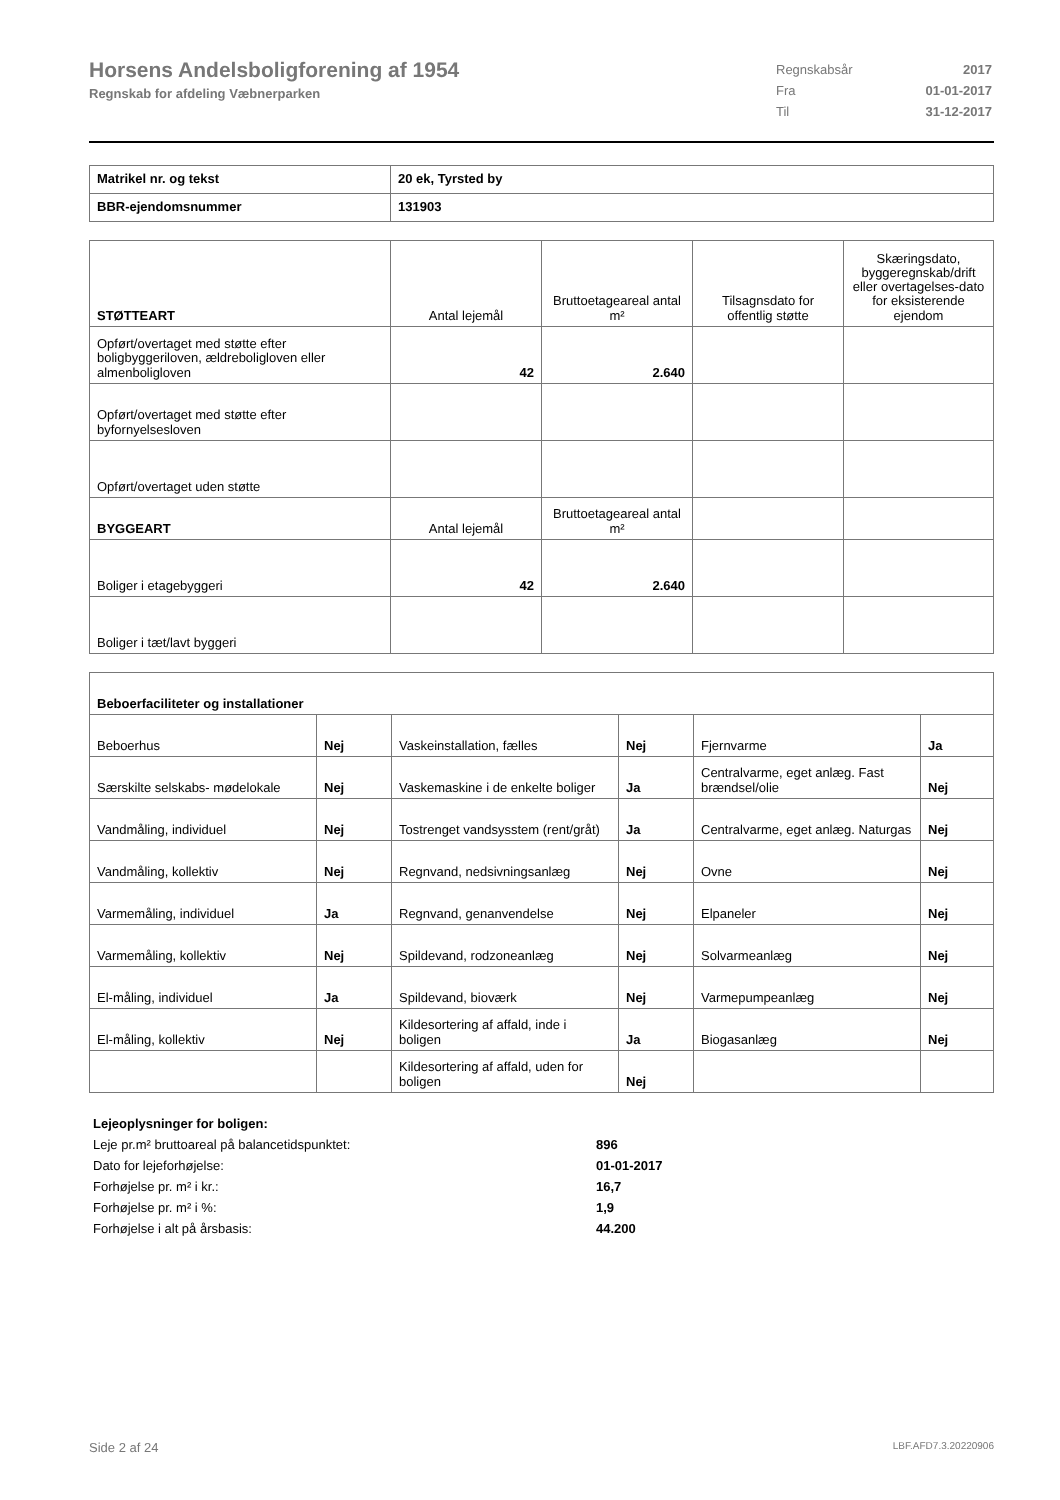Horsens Andelsboligforening af 1954
Regnskab for afdeling Væbnerparken
| Regnskabsår | 2017 |
| Fra | 01-01-2017 |
| Til | 31-12-2017 |
| Matrikel nr. og tekst | 20 ek, Tyrsted by |
| BBR-ejendomsnummer | 131903 |
| STØTTEART | Antal lejemål | Bruttoetageareal antal m² | Tilsagnsdato for offentlig støtte | Skæringsdato, byggeregnskab/drift eller overtagelses-dato for eksisterende ejendom |
| Opført/overtaget med støtte efter boligbyggeriloven, ældreboligloven eller almenboligloven | 42 | 2.640 | | |
| Opført/overtaget med støtte efter byfornyelsesloven | | | | |
| Opført/overtaget uden støtte | | | | |
| BYGGEART | Antal lejemål | Bruttoetageareal antal m² | | |
| Boliger i etagebyggeri | 42 | 2.640 | | |
| Boliger i tæt/lavt byggeri | | | | |
| Beboerfaciliteter og installationer | | | | | |
| Beboerhus | Nej | Vaskeinstallation, fælles | Nej | Fjernvarme | Ja |
| Særskilte selskabs- mødelokale | Nej | Vaskemaskine i de enkelte boliger | Ja | Centralvarme, eget anlæg. Fast brændsel/olie | Nej |
| Vandmåling, individuel | Nej | Tostrenget vandsysstem (rent/gråt) | Ja | Centralvarme, eget anlæg. Naturgas | Nej |
| Vandmåling, kollektiv | Nej | Regnvand, nedsivningsanlæg | Nej | Ovne | Nej |
| Varmemåling, individuel | Ja | Regnvand, genanvendelse | Nej | Elpaneler | Nej |
| Varmemåling, kollektiv | Nej | Spildevand, rodzoneanlæg | Nej | Solvarmeanlæg | Nej |
| El-måling, individuel | Ja | Spildevand, bioværk | Nej | Varmepumpeanlæg | Nej |
| El-måling, kollektiv | Nej | Kildesortering af affald, inde i boligen | Ja | Biogasanlæg | Nej |
| | | Kildesortering af affald, uden for boligen | Nej | | |
| Lejeoplysninger for boligen: | |
| Leje pr.m² bruttoareal på balancetidspunktet: | 896 |
| Dato for lejeforhøjelse: | 01-01-2017 |
| Forhøjelse pr. m² i kr.: | 16,7 |
| Forhøjelse pr. m² i %: | 1,9 |
| Forhøjelse i alt på årsbasis: | 44.200 |
Side 2 af 24 LBF.AFD7.3.20220906